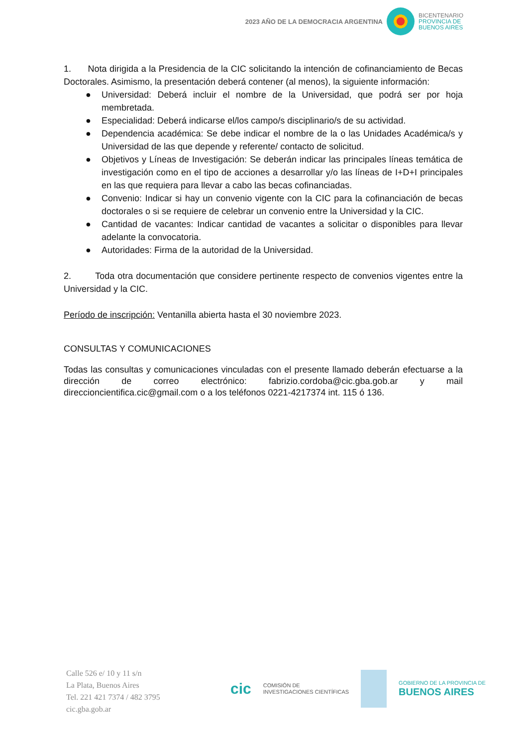2023 AÑO DE LA DEMOCRACIA ARGENTINA
BICENTENARIO
PROVINCIA DE
BUENOS AIRES
1. Nota dirigida a la Presidencia de la CIC solicitando la intención de cofinanciamiento de Becas Doctorales. Asimismo, la presentación deberá contener (al menos), la siguiente información:
● Universidad: Deberá incluir el nombre de la Universidad, que podrá ser por hoja membretada.
● Especialidad: Deberá indicarse el/los campo/s disciplinario/s de su actividad.
● Dependencia académica: Se debe indicar el nombre de la o las Unidades Académica/s y Universidad de las que depende y referente/ contacto de solicitud.
● Objetivos y Líneas de Investigación: Se deberán indicar las principales líneas temática de investigación como en el tipo de acciones a desarrollar y/o las líneas de I+D+I principales en las que requiera para llevar a cabo las becas cofinanciadas.
● Convenio: Indicar si hay un convenio vigente con la CIC para la cofinanciación de becas doctorales o si se requiere de celebrar un convenio entre la Universidad y la CIC.
● Cantidad de vacantes: Indicar cantidad de vacantes a solicitar o disponibles para llevar adelante la convocatoria.
● Autoridades: Firma de la autoridad de la Universidad.
2. Toda otra documentación que considere pertinente respecto de convenios vigentes entre la Universidad y la CIC.
Período de inscripción: Ventanilla abierta hasta el 30 noviembre 2023.
CONSULTAS Y COMUNICACIONES
Todas las consultas y comunicaciones vinculadas con el presente llamado deberán efectuarse a la dirección de correo electrónico: fabrizio.cordoba@cic.gba.gob.ar y mail direccioncientifica.cic@gmail.com o a los teléfonos 0221-4217374 int. 115 ó 136.
Calle 526 e/ 10 y 11 s/n
La Plata, Buenos Aires
Tel. 221 421 7374 / 482 3795
cic.gba.gob.ar
cic COMISIÓN DE
INVESTIGACIONES CIENTÍFICAS
GOBIERNO DE LA PROVINCIA DE
BUENOS AIRES